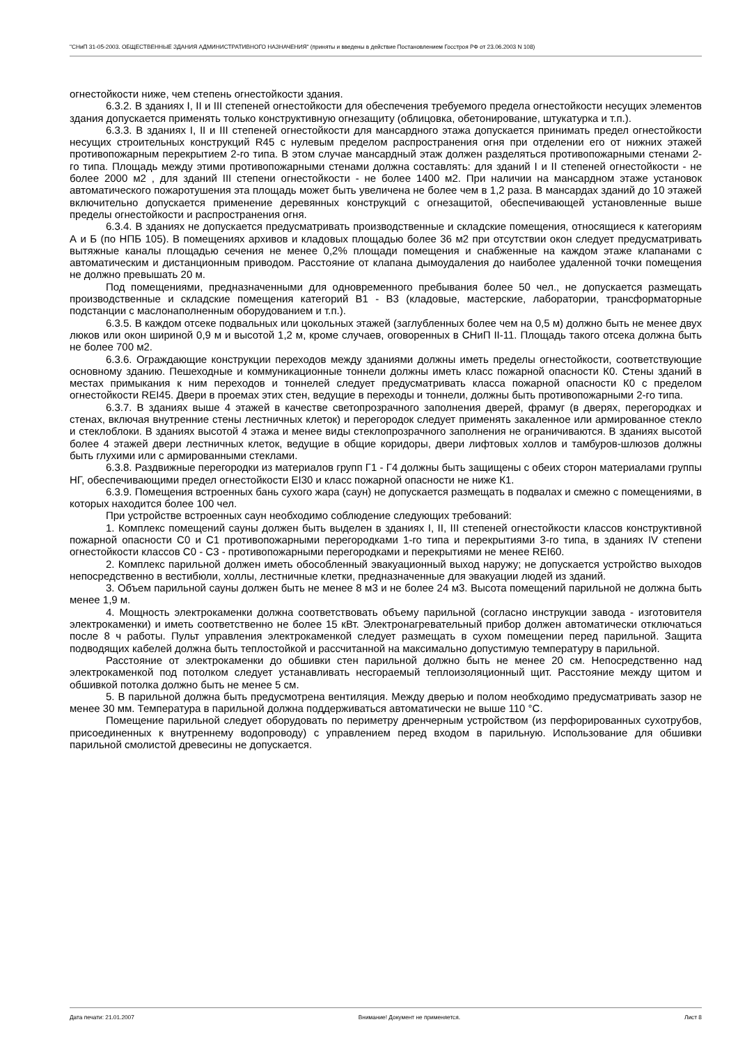"СНиП 31-05-2003. ОБЩЕСТВЕННЫЕ ЗДАНИЯ АДМИНИСТРАТИВНОГО НАЗНАЧЕНИЯ" (приняты и введены в действие Постановлением Госстроя РФ от 23.06.2003 N 108)
огнестойкости ниже, чем степень огнестойкости здания.
6.3.2. В зданиях I, II и III степеней огнестойкости для обеспечения требуемого предела огнестойкости несущих элементов здания допускается применять только конструктивную огнезащиту (облицовка, обетонирование, штукатурка и т.п.).
6.3.3. В зданиях I, II и III степеней огнестойкости для мансардного этажа допускается принимать предел огнестойкости несущих строительных конструкций R45 с нулевым пределом распространения огня при отделении его от нижних этажей противопожарным перекрытием 2-го типа. В этом случае мансардный этаж должен разделяться противопожарными стенами 2-го типа. Площадь между этими противопожарными стенами должна составлять: для зданий I и II степеней огнестойкости - не более 2000 м2 , для зданий III степени огнестойкости - не более 1400 м2. При наличии на мансардном этаже установок автоматического пожаротушения эта площадь может быть увеличена не более чем в 1,2 раза. В мансардах зданий до 10 этажей включительно допускается применение деревянных конструкций с огнезащитой, обеспечивающей установленные выше пределы огнестойкости и распространения огня.
6.3.4. В зданиях не допускается предусматривать производственные и складские помещения, относящиеся к категориям А и Б (по НПБ 105). В помещениях архивов и кладовых площадью более 36 м2 при отсутствии окон следует предусматривать вытяжные каналы площадью сечения не менее 0,2% площади помещения и снабженные на каждом этаже клапанами с автоматическим и дистанционным приводом. Расстояние от клапана дымоудаления до наиболее удаленной точки помещения не должно превышать 20 м.
Под помещениями, предназначенными для одновременного пребывания более 50 чел., не допускается размещать производственные и складские помещения категорий В1 - В3 (кладовые, мастерские, лаборатории, трансформаторные подстанции с маслонаполненным оборудованием и т.п.).
6.3.5. В каждом отсеке подвальных или цокольных этажей (заглубленных более чем на 0,5 м) должно быть не менее двух люков или окон шириной 0,9 м и высотой 1,2 м, кроме случаев, оговоренных в СНиП II-11. Площадь такого отсека должна быть не более 700 м2.
6.3.6. Ограждающие конструкции переходов между зданиями должны иметь пределы огнестойкости, соответствующие основному зданию. Пешеходные и коммуникационные тоннели должны иметь класс пожарной опасности К0. Стены зданий в местах примыкания к ним переходов и тоннелей следует предусматривать класса пожарной опасности К0 с пределом огнестойкости REI45. Двери в проемах этих стен, ведущие в переходы и тоннели, должны быть противопожарными 2-го типа.
6.3.7. В зданиях выше 4 этажей в качестве светопрозрачного заполнения дверей, фрамуг (в дверях, перегородках и стенах, включая внутренние стены лестничных клеток) и перегородок следует применять закаленное или армированное стекло и стеклоблоки. В зданиях высотой 4 этажа и менее виды стеклопрозрачного заполнения не ограничиваются. В зданиях высотой более 4 этажей двери лестничных клеток, ведущие в общие коридоры, двери лифтовых холлов и тамбуров-шлюзов должны быть глухими или с армированными стеклами.
6.3.8. Раздвижные перегородки из материалов групп Г1 - Г4 должны быть защищены с обеих сторон материалами группы НГ, обеспечивающими предел огнестойкости EI30 и класс пожарной опасности не ниже К1.
6.3.9. Помещения встроенных бань сухого жара (саун) не допускается размещать в подвалах и смежно с помещениями, в которых находится более 100 чел.
При устройстве встроенных саун необходимо соблюдение следующих требований:
1. Комплекс помещений сауны должен быть выделен в зданиях I, II, III степеней огнестойкости классов конструктивной пожарной опасности С0 и С1 противопожарными перегородками 1-го типа и перекрытиями 3-го типа, в зданиях IV степени огнестойкости классов С0 - С3 - противопожарными перегородками и перекрытиями не менее REI60.
2. Комплекс парильной должен иметь обособленный эвакуационный выход наружу; не допускается устройство выходов непосредственно в вестибюли, холлы, лестничные клетки, предназначенные для эвакуации людей из зданий.
3. Объем парильной сауны должен быть не менее 8 м3 и не более 24 м3. Высота помещений парильной не должна быть менее 1,9 м.
4. Мощность электрокаменки должна соответствовать объему парильной (согласно инструкции завода - изготовителя электрокаменки) и иметь соответственно не более 15 кВт. Электронагревательный прибор должен автоматически отключаться после 8 ч работы. Пульт управления электрокаменкой следует размещать в сухом помещении перед парильной. Защита подводящих кабелей должна быть теплостойкой и рассчитанной на максимально допустимую температуру в парильной.
Расстояние от электрокаменки до обшивки стен парильной должно быть не менее 20 см. Непосредственно над электрокаменкой под потолком следует устанавливать несгораемый теплоизоляционный щит. Расстояние между щитом и обшивкой потолка должно быть не менее 5 см.
5. В парильной должна быть предусмотрена вентиляция. Между дверью и полом необходимо предусматривать зазор не менее 30 мм. Температура в парильной должна поддерживаться автоматически не выше 110 °С.
Помещение парильной следует оборудовать по периметру дренчерным устройством (из перфорированных сухотрубов, присоединенных к внутреннему водопроводу) с управлением перед входом в парильную. Использование для обшивки парильной смолистой древесины не допускается.
Дата печати: 21.01.2007 Внимание! Документ не применяется. Лист 8